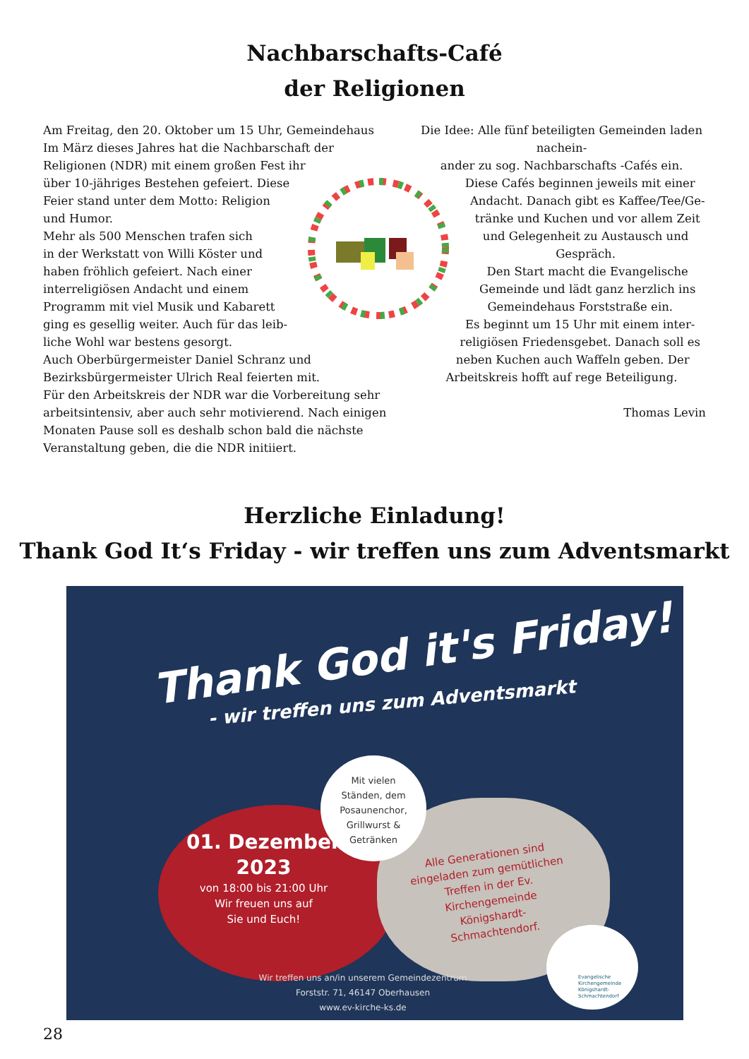Nachbarschafts-Café
der Religionen
Am Freitag, den 20. Oktober um 15 Uhr, Gemeindehaus
Im März dieses Jahres hat die Nachbarschaft der
Religionen (NDR) mit einem großen Fest ihr
über 10-jähriges Bestehen gefeiert. Diese
Feier stand unter dem Motto: Religion
und Humor.
Mehr als 500 Menschen trafen sich
in der Werkstatt von Willi Köster und
haben fröhlich gefeiert. Nach einer
interreligiösen Andacht und einem
Programm mit viel Musik und Kabarett
ging es gesellig weiter. Auch für das leib-
liche Wohl war bestens gesorgt.
Auch Oberbürgermeister Daniel Schranz und
Bezirksbürgermeister Ulrich Real feierten mit.
Für den Arbeitskreis der NDR war die Vorbereitung sehr
arbeitsintensiv, aber auch sehr motivierend. Nach einigen
Monaten Pause soll es deshalb schon bald die nächste
Veranstaltung geben, die die NDR initiiert.
Die Idee: Alle fünf beteiligten Gemeinden laden nachein-
ander zu sog. Nachbarschafts -Cafés ein.
Diese Cafés beginnen jeweils mit einer
Andacht. Danach gibt es Kaffee/Tee/Ge-
tränke und Kuchen und vor allem Zeit
und Gelegenheit zu Austausch und
Gespräch.
Den Start macht die Evangelische
Gemeinde und lädt ganz herzlich ins
Gemeindehaus Forststraße ein.
Es beginnt um 15 Uhr mit einem inter-
religiösen Friedensgebet. Danach soll es
neben Kuchen auch Waffeln geben. Der
Arbeitskreis hofft auf rege Beteiligung.
Thomas Levin
Herzliche Einladung!
Thank God It‘s Friday - wir treffen uns zum Adventsmarkt
Thank God it's Friday!
- wir treffen uns zum Adventsmarkt
Mit vielen
Ständen, dem
Posaunenchor,
Grillwurst &
Getränken
01. Dezember
2023
von 18:00 bis 21:00 Uhr
Wir freuen uns auf
Sie und Euch!
Alle Generationen sind eingeladen zum gemütlichen Treffen in der Ev. Kirchengemeinde Königshardt-Schmachtendorf.
Evangelische
Kirchengemeinde
Königshardt-
Schmachtendorf
Wir treffen uns an/in unserem Gemeindezentrum
Forststr. 71, 46147 Oberhausen
www.ev-kirche-ks.de
28